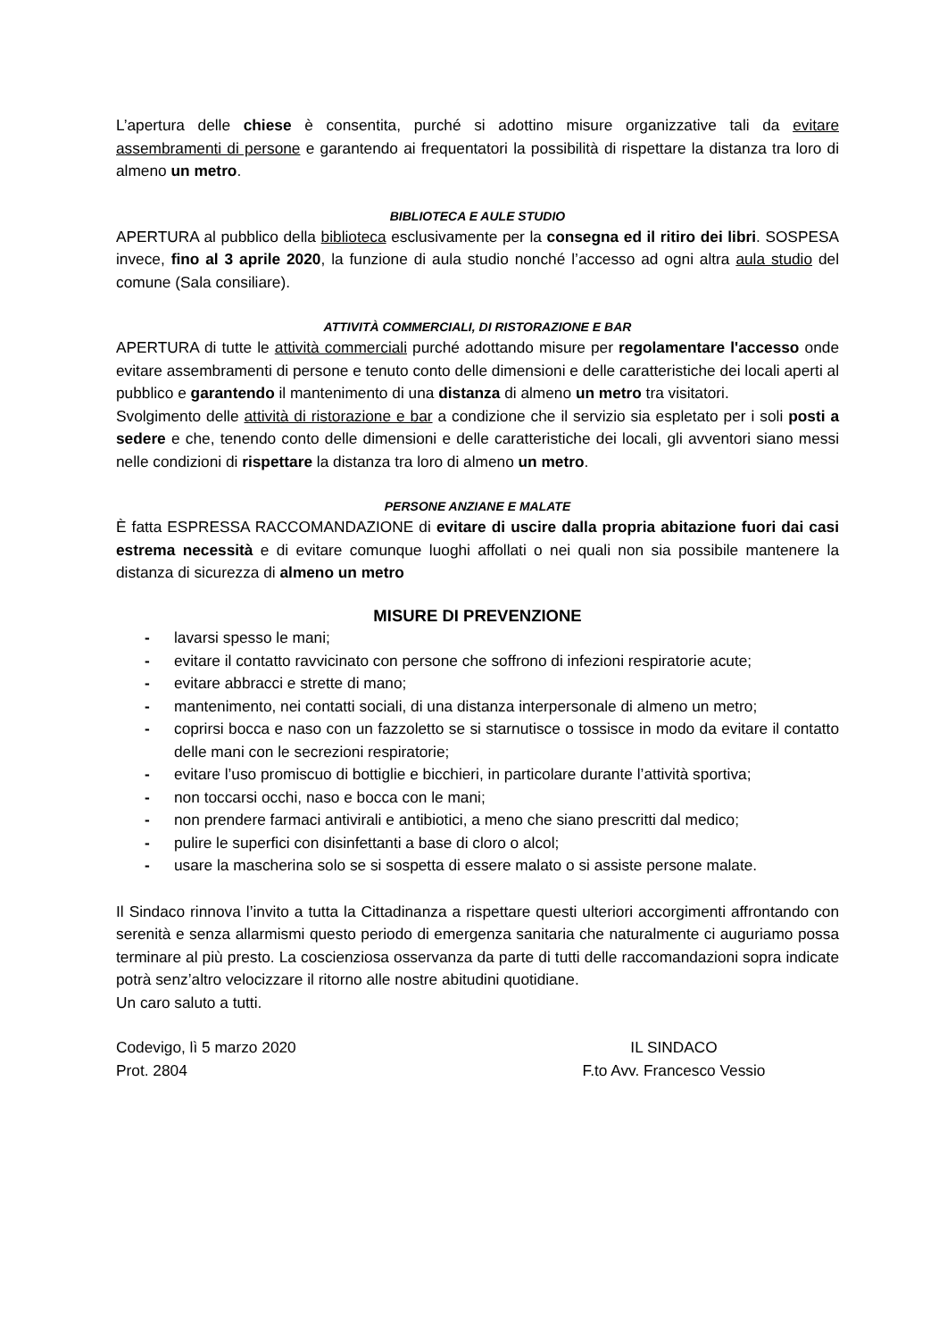L’apertura delle chiese è consentita, purché si adottino misure organizzative tali da evitare assembramenti di persone e garantendo ai frequentatori la possibilità di rispettare la distanza tra loro di almeno un metro.
BIBLIOTECA E AULE STUDIO
APERTURA al pubblico della biblioteca esclusivamente per la consegna ed il ritiro dei libri. SOSPESA invece, fino al 3 aprile 2020, la funzione di aula studio nonché l’accesso ad ogni altra aula studio del comune (Sala consiliare).
ATTIVITÀ COMMERCIALI, DI RISTORAZIONE E BAR
APERTURA di tutte le attività commerciali purché adottando misure per regolamentare l'accesso onde evitare assembramenti di persone e tenuto conto delle dimensioni e delle caratteristiche dei locali aperti al pubblico e garantendo il mantenimento di una distanza di almeno un metro tra visitatori.
Svolgimento delle attività di ristorazione e bar a condizione che il servizio sia espletato per i soli posti a sedere e che, tenendo conto delle dimensioni e delle caratteristiche dei locali, gli avventori siano messi nelle condizioni di rispettare la distanza tra loro di almeno un metro.
PERSONE ANZIANE E MALATE
È fatta ESPRESSA RACCOMANDAZIONE di evitare di uscire dalla propria abitazione fuori dai casi estrema necessità e di evitare comunque luoghi affollati o nei quali non sia possibile mantenere la distanza di sicurezza di almeno un metro
MISURE DI PREVENZIONE
- lavarsi spesso le mani;
- evitare il contatto ravvicinato con persone che soffrono di infezioni respiratorie acute;
- evitare abbracci e strette di mano;
- mantenimento, nei contatti sociali, di una distanza interpersonale di almeno un metro;
- coprirsi bocca e naso con un fazzoletto se si starnutisce o tossisce in modo da evitare il contatto delle mani con le secrezioni respiratorie;
- evitare l’uso promiscuo di bottiglie e bicchieri, in particolare durante l’attività sportiva;
- non toccarsi occhi, naso e bocca con le mani;
- non prendere farmaci antivirali e antibiotici, a meno che siano prescritti dal medico;
- pulire le superfici con disinfettanti a base di cloro o alcol;
- usare la mascherina solo se si sospetta di essere malato o si assiste persone malate.
Il Sindaco rinnova l’invito a tutta la Cittadinanza a rispettare questi ulteriori accorgimenti affrontando con serenità e senza allarmismi questo periodo di emergenza sanitaria che naturalmente ci auguriamo possa terminare al più presto. La coscienziosa osservanza da parte di tutti delle raccomandazioni sopra indicate potrà senz’altro velocizzare il ritorno alle nostre abitudini quotidiane.
Un caro saluto a tutti.
Codevigo, lì 5 marzo 2020
Prot. 2804
IL SINDACO
F.to Avv. Francesco Vessio